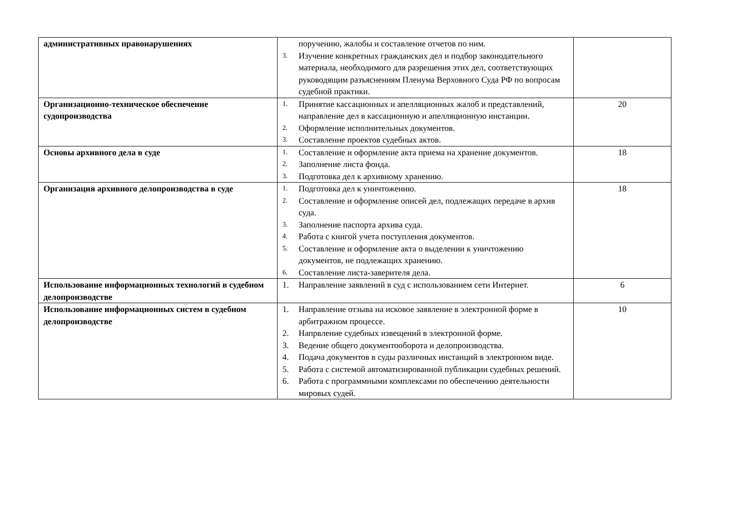| административных правонарушениях | поручению, жалобы и составление отчетов по ним. 3. Изучение конкретных гражданских дел и подбор законодательного материала, необходимого для разрешения этих дел, соответствующих руководящим разъяснениям Пленума Верховного Суда РФ по вопросам судебной практики. | |
| Организационно-техническое обеспечение судопроизводства | 1. Принятие кассационных и апелляционных жалоб и представлений, направление дел в кассационную и апелляционную инстанции. 2. Оформление исполнительных документов. 3. Составление проектов судебных актов. | 20 |
| Основы архивного дела в суде | 1. Составление и оформление акта приема на хранение документов. 2. Заполнение листа фонда. 3. Подготовка дел к архивному хранению. | 18 |
| Организация архивного делопроизводства в суде | 1. Подготовка дел к уничтожению. 2. Составление и оформление описей дел, подлежащих передаче в архив суда. 3. Заполнение паспорта архива суда. 4. Работа с книгой учета поступления документов. 5. Составление и оформление акта о выделении к уничтожению документов, не подлежащих хранению. 6. Составление листа-заверителя дела. | 18 |
| Использование информационных технологий в судебном делопроизводстве | 1. Направление заявлений в суд с использованием сети Интернет. | 6 |
| Использование информационных систем в судебном делопроизводстве | 1. Направление отзыва на исковое заявление в электронной форме в арбитражном процессе. 2. Напрвление судебных извещений в электронной форме. 3. Ведение общего документооборота и делопроизводства. 4. Подача документов в суды различных инстанций в электронном виде. 5. Работа с системой автоматизированной публикации судебных решений. 6. Работа с программными комплексами по обеспечению деятельности мировых судей. | 10 |